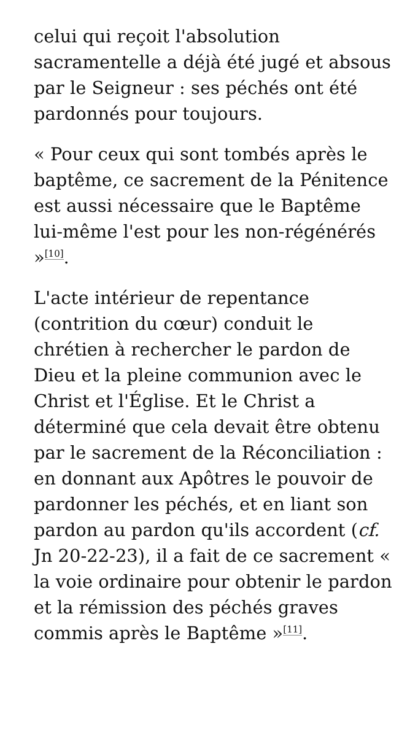celui qui reçoit l'absolution sacramentelle a déjà été jugé et absous par le Seigneur : ses péchés ont été pardonnés pour toujours.
« Pour ceux qui sont tombés après le baptême, ce sacrement de la Pénitence est aussi nécessaire que le Baptême lui-même l'est pour les non-régénérés »<sup>[10]</sup>.
L'acte intérieur de repentance (contrition du cœur) conduit le chrétien à rechercher le pardon de Dieu et la pleine communion avec le Christ et l'Église. Et le Christ a déterminé que cela devait être obtenu par le sacrement de la Réconciliation : en donnant aux Apôtres le pouvoir de pardonner les péchés, et en liant son pardon au pardon qu'ils accordent (cf. Jn 20-22-23), il a fait de ce sacrement « la voie ordinaire pour obtenir le pardon et la rémission des péchés graves commis après le Baptême »<sup>[11]</sup>.